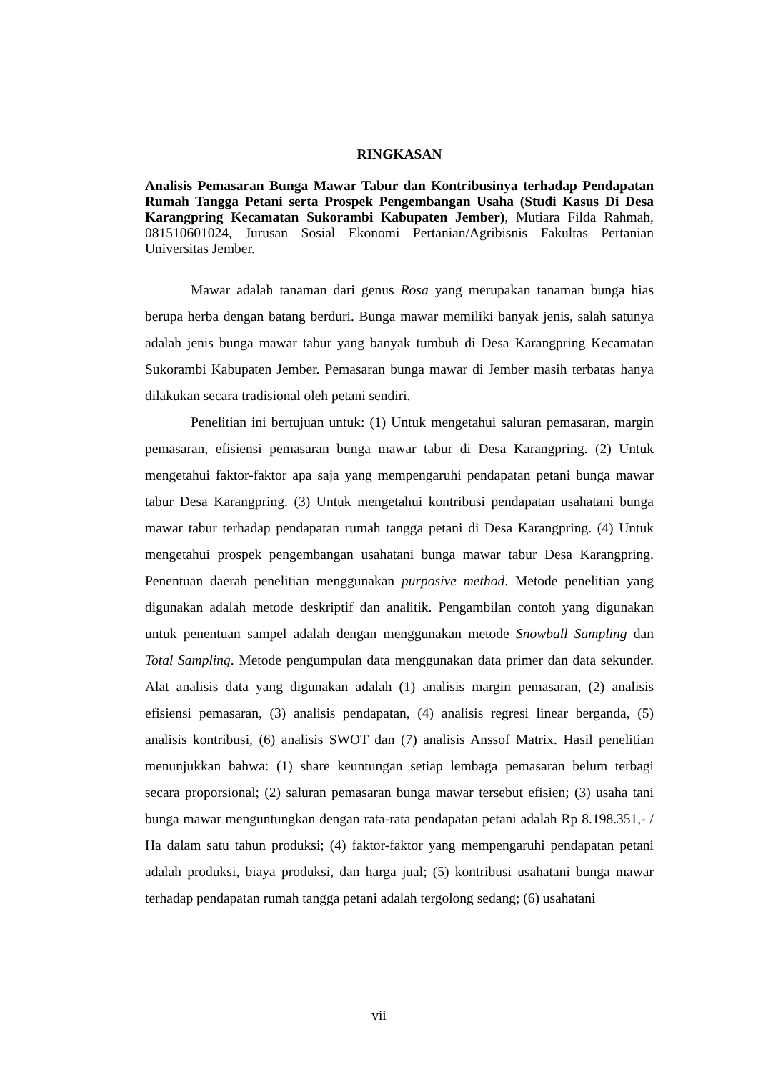RINGKASAN
Analisis Pemasaran Bunga Mawar Tabur dan Kontribusinya terhadap Pendapatan Rumah Tangga Petani serta Prospek Pengembangan Usaha (Studi Kasus Di Desa Karangpring Kecamatan Sukorambi Kabupaten Jember), Mutiara Filda Rahmah, 081510601024, Jurusan Sosial Ekonomi Pertanian/Agribisnis Fakultas Pertanian Universitas Jember.
Mawar adalah tanaman dari genus Rosa yang merupakan tanaman bunga hias berupa herba dengan batang berduri. Bunga mawar memiliki banyak jenis, salah satunya adalah jenis bunga mawar tabur yang banyak tumbuh di Desa Karangpring Kecamatan Sukorambi Kabupaten Jember. Pemasaran bunga mawar di Jember masih terbatas hanya dilakukan secara tradisional oleh petani sendiri.
Penelitian ini bertujuan untuk: (1) Untuk mengetahui saluran pemasaran, margin pemasaran, efisiensi pemasaran bunga mawar tabur di Desa Karangpring. (2) Untuk mengetahui faktor-faktor apa saja yang mempengaruhi pendapatan petani bunga mawar tabur Desa Karangpring. (3) Untuk mengetahui kontribusi pendapatan usahatani bunga mawar tabur terhadap pendapatan rumah tangga petani di Desa Karangpring. (4) Untuk mengetahui prospek pengembangan usahatani bunga mawar tabur Desa Karangpring. Penentuan daerah penelitian menggunakan purposive method. Metode penelitian yang digunakan adalah metode deskriptif dan analitik. Pengambilan contoh yang digunakan untuk penentuan sampel adalah dengan menggunakan metode Snowball Sampling dan Total Sampling. Metode pengumpulan data menggunakan data primer dan data sekunder. Alat analisis data yang digunakan adalah (1) analisis margin pemasaran, (2) analisis efisiensi pemasaran, (3) analisis pendapatan, (4) analisis regresi linear berganda, (5) analisis kontribusi, (6) analisis SWOT dan (7) analisis Anssof Matrix. Hasil penelitian menunjukkan bahwa: (1) share keuntungan setiap lembaga pemasaran belum terbagi secara proporsional; (2) saluran pemasaran bunga mawar tersebut efisien; (3) usaha tani bunga mawar menguntungkan dengan rata-rata pendapatan petani adalah Rp 8.198.351,- / Ha dalam satu tahun produksi; (4) faktor-faktor yang mempengaruhi pendapatan petani adalah produksi, biaya produksi, dan harga jual; (5) kontribusi usahatani bunga mawar terhadap pendapatan rumah tangga petani adalah tergolong sedang; (6) usahatani
vii